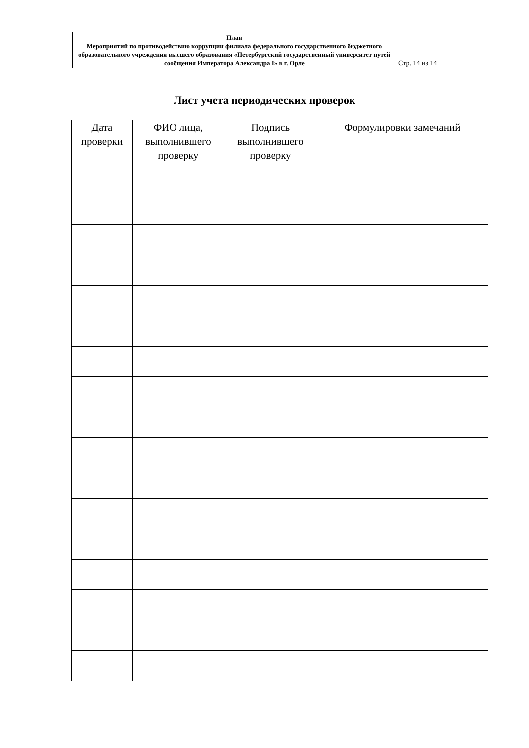| План Мероприятий по противодействию коррупции филиала федерального государственного бюджетного образовательного учреждения высшего образования «Петербургский государственный университет путей сообщения Императора Александра I» в г. Орле | Стр. 14 из 14 |
Лист учета периодических проверок
| Дата проверки | ФИО лица, выполнившего проверку | Подпись выполнившего проверку | Формулировки замечаний |
| --- | --- | --- | --- |